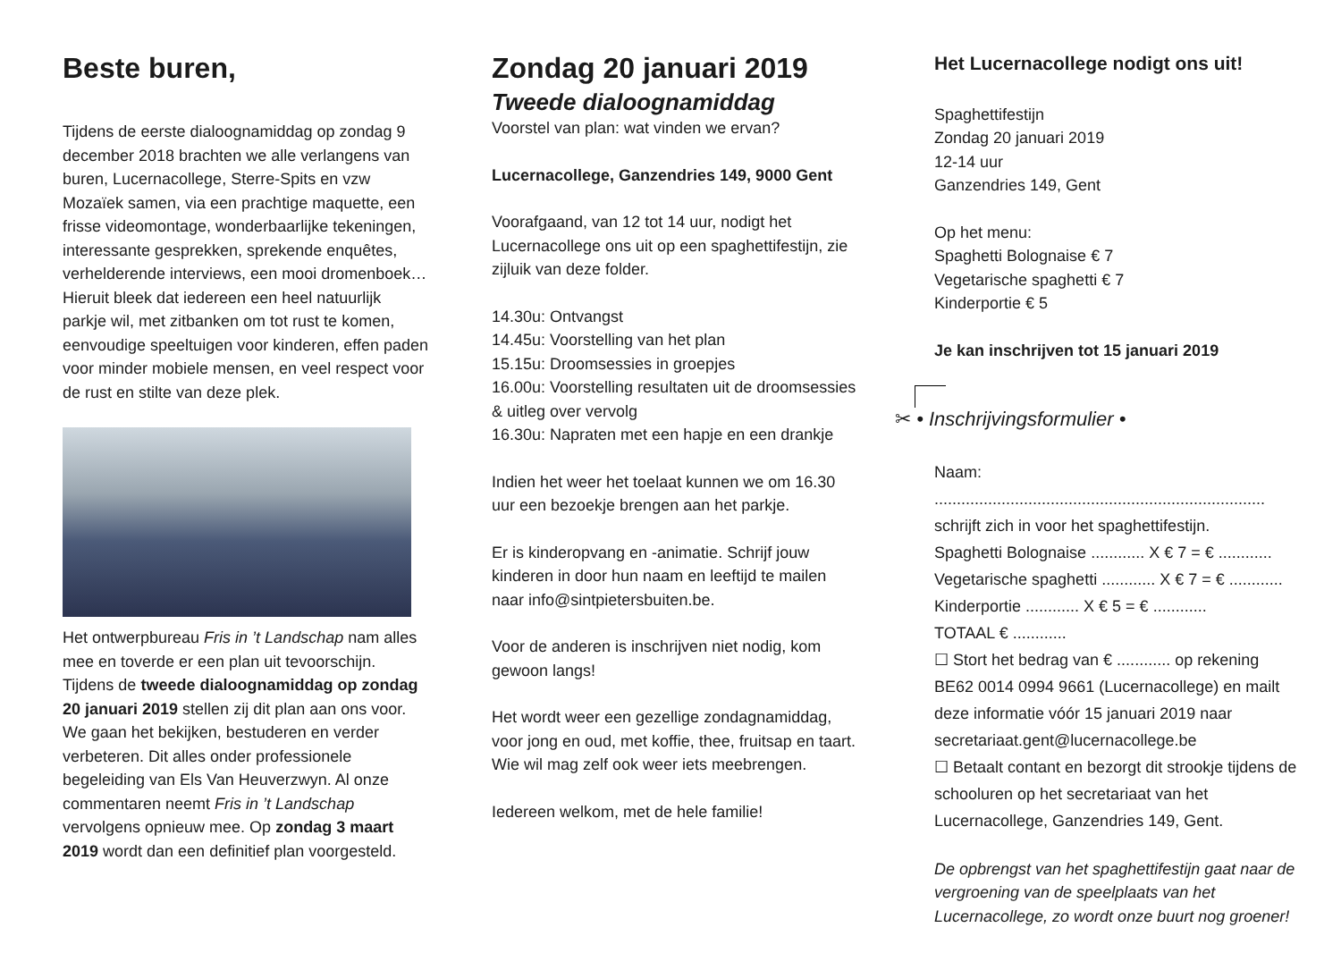Beste buren,
Tijdens de eerste dialoognamiddag op zondag 9 december 2018 brachten we alle verlangens van buren, Lucernacollege, Sterre-Spits en vzw Mozaïek samen, via een prachtige maquette, een frisse videomontage, wonderbaarlijke tekeningen, interessante gesprekken, sprekende enquêtes, verhelderende interviews, een mooi dromenboek…
Hieruit bleek dat iedereen een heel natuurlijk parkje wil, met zitbanken om tot rust te komen, eenvoudige speeltuigen voor kinderen, effen paden voor minder mobiele mensen, en veel respect voor de rust en stilte van deze plek.
Het ontwerpbureau Fris in ’t Landschap nam alles mee en toverde er een plan uit tevoorschijn. Tijdens de tweede dialoognamiddag op zondag 20 januari 2019 stellen zij dit plan aan ons voor. We gaan het bekijken, bestuderen en verder verbeteren. Dit alles onder professionele begeleiding van Els Van Heuverzwyn. Al onze commentaren neemt Fris in ’t Landschap vervolgens opnieuw mee. Op zondag 3 maart 2019 wordt dan een definitief plan voorgesteld.
Zondag 20 januari 2019
Tweede dialoognamiddag
Voorstel van plan: wat vinden we ervan?
Lucernacollege, Ganzendries 149, 9000 Gent
Voorafgaand, van 12 tot 14 uur, nodigt het Lucernacollege ons uit op een spaghettifestijn, zie zijluik van deze folder.
14.30u: Ontvangst
14.45u: Voorstelling van het plan
15.15u: Droomsessies in groepjes
16.00u: Voorstelling resultaten uit de droomsessies & uitleg over vervolg
16.30u: Napraten met een hapje en een drankje
Indien het weer het toelaat kunnen we om 16.30 uur een bezoekje brengen aan het parkje.
Er is kinderopvang en -animatie. Schrijf jouw kinderen in door hun naam en leeftijd te mailen naar info@sintpietersbuiten.be.
Voor de anderen is inschrijven niet nodig, kom gewoon langs!
Het wordt weer een gezellige zondagnamiddag, voor jong en oud, met koffie, thee, fruitsap en taart. Wie wil mag zelf ook weer iets meebrengen.
Iedereen welkom, met de hele familie!
Het Lucernacollege nodigt ons uit!
Spaghettifestijn
Zondag 20 januari 2019
12-14 uur
Ganzendries 149, Gent
Op het menu:
Spaghetti Bolognaise € 7
Vegetarische spaghetti € 7
Kinderportie € 5
Je kan inschrijven tot 15 januari 2019
✂ • Inschrijvingsformulier •
Naam: ..........................................................................
schrijft zich in voor het spaghettifestijn.
Spaghetti Bolognaise ............ X € 7 = € ............
Vegetarische spaghetti ............ X € 7 = € ............
Kinderportie ............ X € 5 = € ............
TOTAAL € ............
☐ Stort het bedrag van € ............ op rekening BE62 0014 0994 9661 (Lucernacollege) en mailt deze informatie vóór 15 januari 2019 naar secretariaat.gent@lucernacollege.be
☐ Betaalt contant en bezorgt dit strookje tijdens de schooluren op het secretariaat van het Lucernacollege, Ganzendries 149, Gent.
De opbrengst van het spaghettifestijn gaat naar de vergroening van de speelplaats van het Lucernacollege, zo wordt onze buurt nog groener!